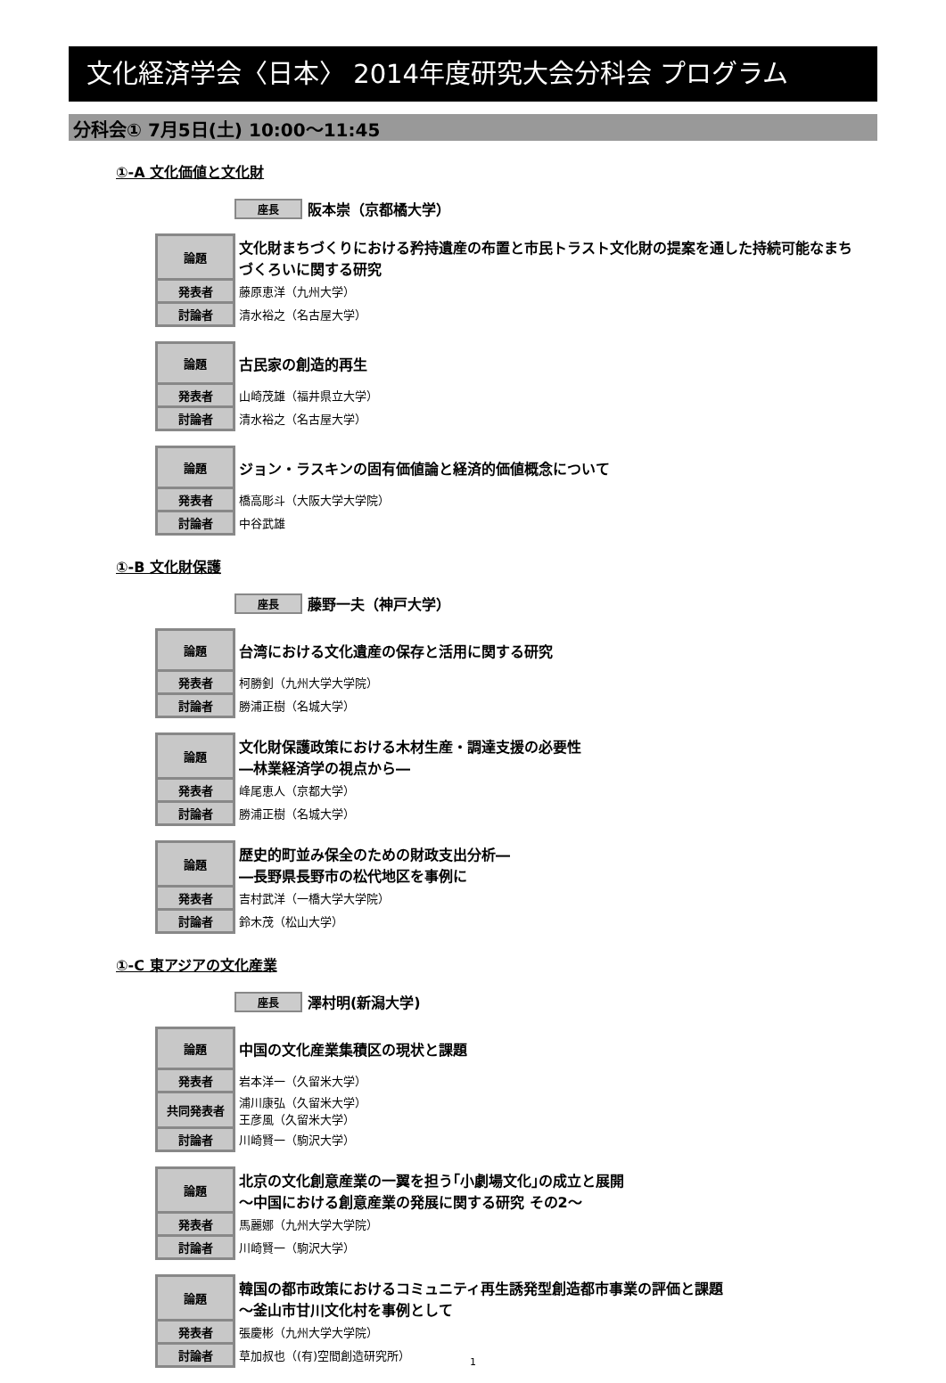文化経済学会〈日本〉 2014年度研究大会分科会 プログラム
分科会① 7月5日(土) 10:00～11:45
①-A 文化価値と文化財
座長 阪本崇（京都橘大学）
| 論題 | 文化財まちづくりにおける矜持遺産の布置と市民トラスト文化財の提案を通した持続可能なまちづくろいに関する研究 |
| 発表者 | 藤原恵洋（九州大学） |
| 討論者 | 清水裕之（名古屋大学） |
| 論題 | 古民家の創造的再生 |
| 発表者 | 山崎茂雄（福井県立大学） |
| 討論者 | 清水裕之（名古屋大学） |
| 論題 | ジョン・ラスキンの固有価値論と経済的価値概念について |
| 発表者 | 橋高彫斗（大阪大学大学院） |
| 討論者 | 中谷武雄 |
①-B 文化財保護
座長 藤野一夫（神戸大学）
| 論題 | 台湾における文化遺産の保存と活用に関する研究 |
| 発表者 | 柯勝釗（九州大学大学院） |
| 討論者 | 勝浦正樹（名城大学） |
| 論題 | 文化財保護政策における木材生産・調達支援の必要性 ―林業経済学の視点から― |
| 発表者 | 峰尾恵人（京都大学） |
| 討論者 | 勝浦正樹（名城大学） |
| 論題 | 歴史的町並み保全のための財政支出分析― ―長野県長野市の松代地区を事例に |
| 発表者 | 吉村武洋（一橋大学大学院） |
| 討論者 | 鈴木茂（松山大学） |
①-C 東アジアの文化産業
座長 澤村明(新潟大学)
| 論題 | 中国の文化産業集積区の現状と課題 |
| 発表者 | 岩本洋一（久留米大学） |
| 共同発表者 | 浦川康弘（久留米大学） 王彦風（久留米大学） |
| 討論者 | 川崎賢一（駒沢大学） |
| 論題 | 北京の文化創意産業の一翼を担う｢小劇場文化｣の成立と展開 ～中国における創意産業の発展に関する研究 その2～ |
| 発表者 | 馬麗娜（九州大学大学院） |
| 討論者 | 川崎賢一（駒沢大学） |
| 論題 | 韓国の都市政策におけるコミュニティ再生誘発型創造都市事業の評価と課題 ～釜山市甘川文化村を事例として |
| 発表者 | 張慶彬（九州大学大学院） |
| 討論者 | 草加叔也（(有)空間創造研究所） |
1